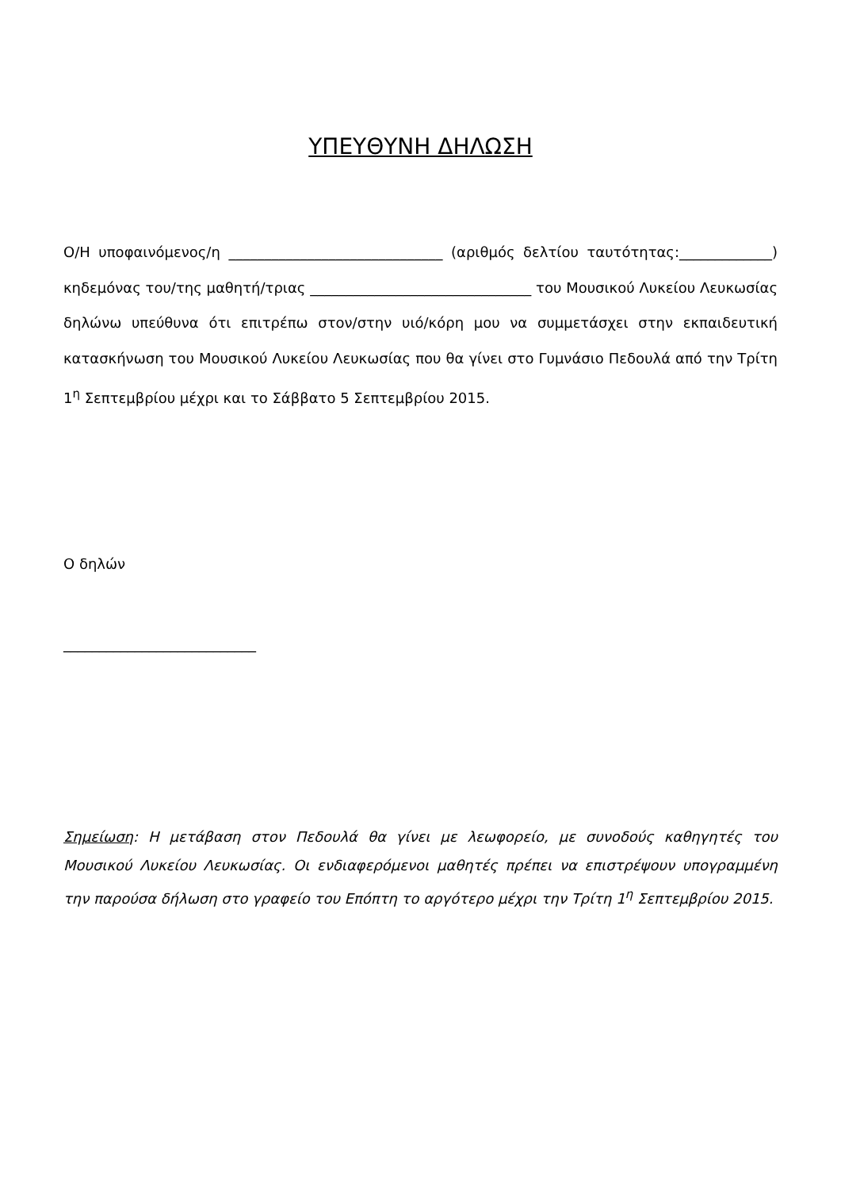ΥΠΕΥΘΥΝΗ ΔΗΛΩΣΗ
Ο/Η υποφαινόμενος/η ______________________________ (αριθμός δελτίου ταυτότητας:_____________) κηδεμόνας του/της μαθητή/τριας _______________________________ του Μουσικού Λυκείου Λευκωσίας δηλώνω υπεύθυνα ότι επιτρέπω στον/στην υιό/κόρη μου να συμμετάσχει στην εκπαιδευτική κατασκήνωση του Μουσικού Λυκείου Λευκωσίας που θα γίνει στο Γυμνάσιο Πεδουλά από την Τρίτη 1<sup>η</sup> Σεπτεμβρίου μέχρι και το Σάββατο 5 Σεπτεμβρίου 2015.
Ο δηλών
___________________________
Σημείωση: Η μετάβαση στον Πεδουλά θα γίνει με λεωφορείο, με συνοδούς καθηγητές του Μουσικού Λυκείου Λευκωσίας. Οι ενδιαφερόμενοι μαθητές πρέπει να επιστρέψουν υπογραμμένη την παρούσα δήλωση στο γραφείο του Επόπτη το αργότερο μέχρι την Τρίτη 1<sup>η</sup> Σεπτεμβρίου 2015.